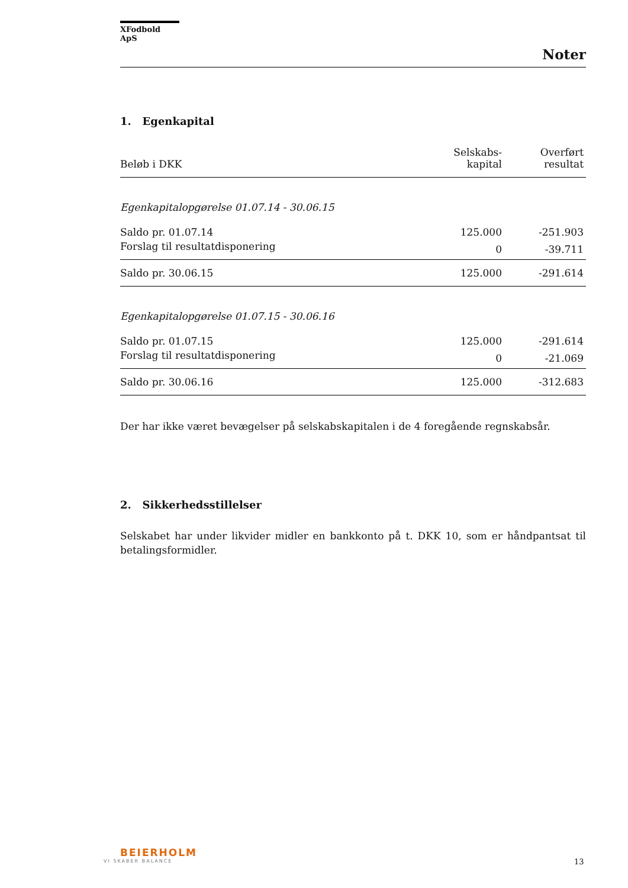XFodbold ApS
Noter
1. Egenkapital
| Beløb i DKK | Selskabs- kapital | Overført resultat |
| --- | --- | --- |
| Egenkapitalopgørelse 01.07.14 - 30.06.15 | | |
| Saldo pr. 01.07.14 | 125.000 | -251.903 |
| Forslag til resultatdisponering | 0 | -39.711 |
| Saldo pr. 30.06.15 | 125.000 | -291.614 |
| Egenkapitalopgørelse 01.07.15 - 30.06.16 | | |
| Saldo pr. 01.07.15 | 125.000 | -291.614 |
| Forslag til resultatdisponering | 0 | -21.069 |
| Saldo pr. 30.06.16 | 125.000 | -312.683 |
Der har ikke været bevægelser på selskabskapitalen i de 4 foregående regnskabsår.
2. Sikkerhedsstillelser
Selskabet har under likvider midler en bankkonto på t. DKK 10, som er håndpantsat til betalingsformidler.
BEIERHOLM
VI SKABER BALANCE
13